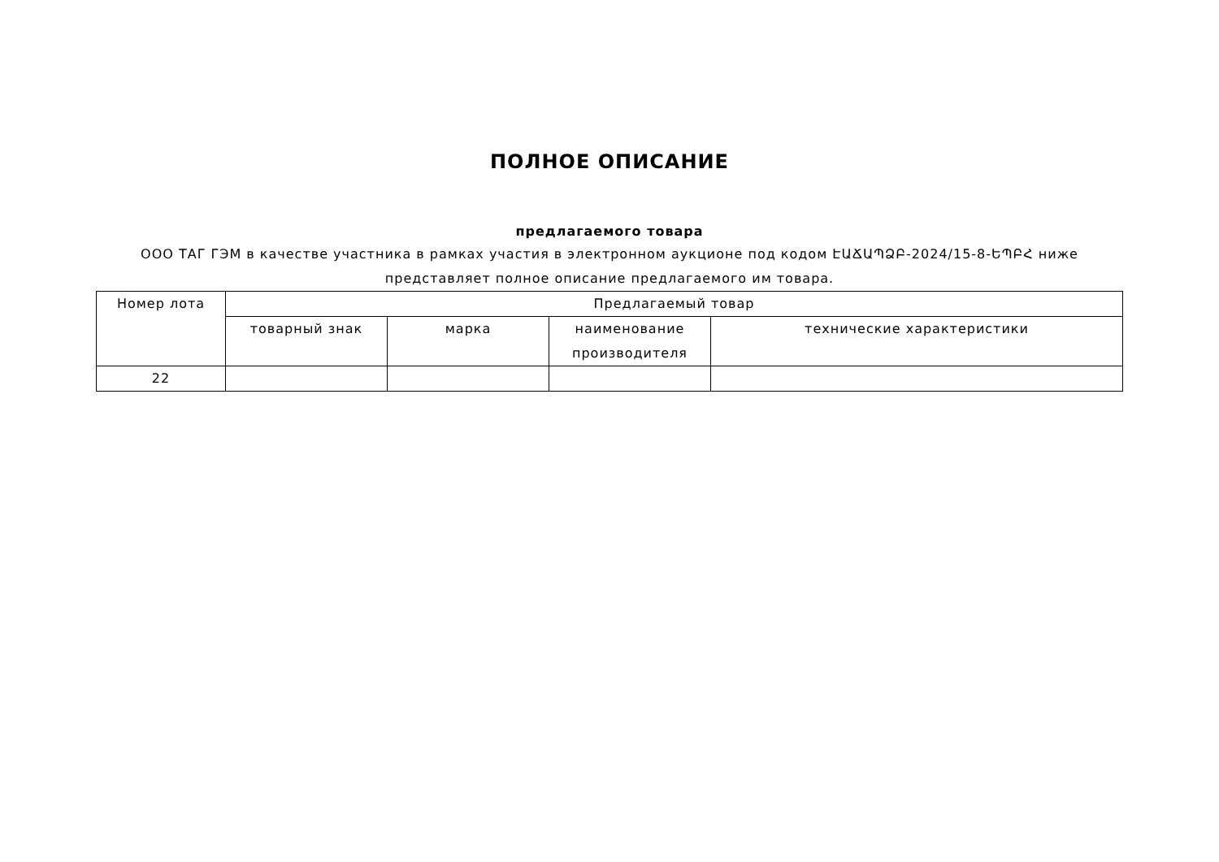ПОЛНОЕ ОПИСАНИЕ
предлагаемого товара
ООО ТАГ ГЭМ в качестве участника в рамках участия в электронном аукционе под кодом ԷԱՃԱՊՁԲ-2024/15-8-ԵՊԲՀ ниже представляет полное описание предлагаемого им товара.
| Номер лота | Предлагаемый товар | | | |
| --- | --- | --- | --- | --- |
| | товарный знак | марка | наименование производителя | технические характеристики |
| 22 | | | | |